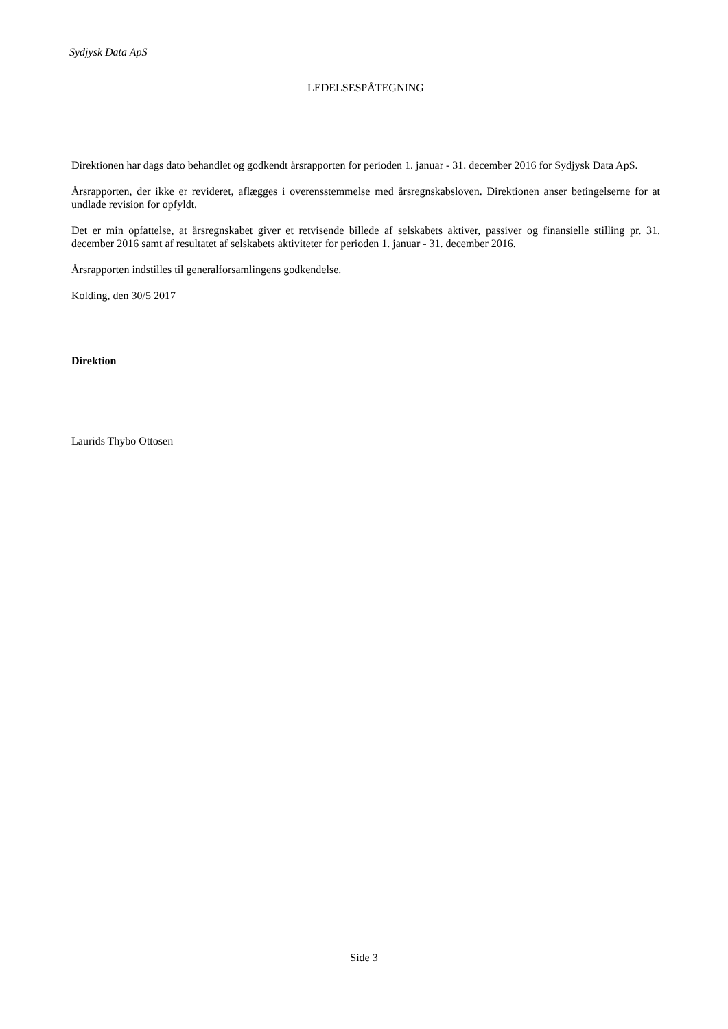Sydjysk Data ApS
LEDELSESPÅTEGNING
Direktionen har dags dato behandlet og godkendt årsrapporten for perioden 1. januar - 31. december 2016 for Sydjysk Data ApS.
Årsrapporten, der ikke er revideret, aflægges i overensstemmelse med årsregnskabsloven. Direktionen anser betingelserne for at undlade revision for opfyldt.
Det er min opfattelse, at årsregnskabet giver et retvisende billede af selskabets aktiver, passiver og finansielle stilling pr. 31. december 2016 samt af resultatet af selskabets aktiviteter for perioden 1. januar - 31. december 2016.
Årsrapporten indstilles til generalforsamlingens godkendelse.
Kolding, den 30/5 2017
Direktion
Laurids Thybo Ottosen
Side 3